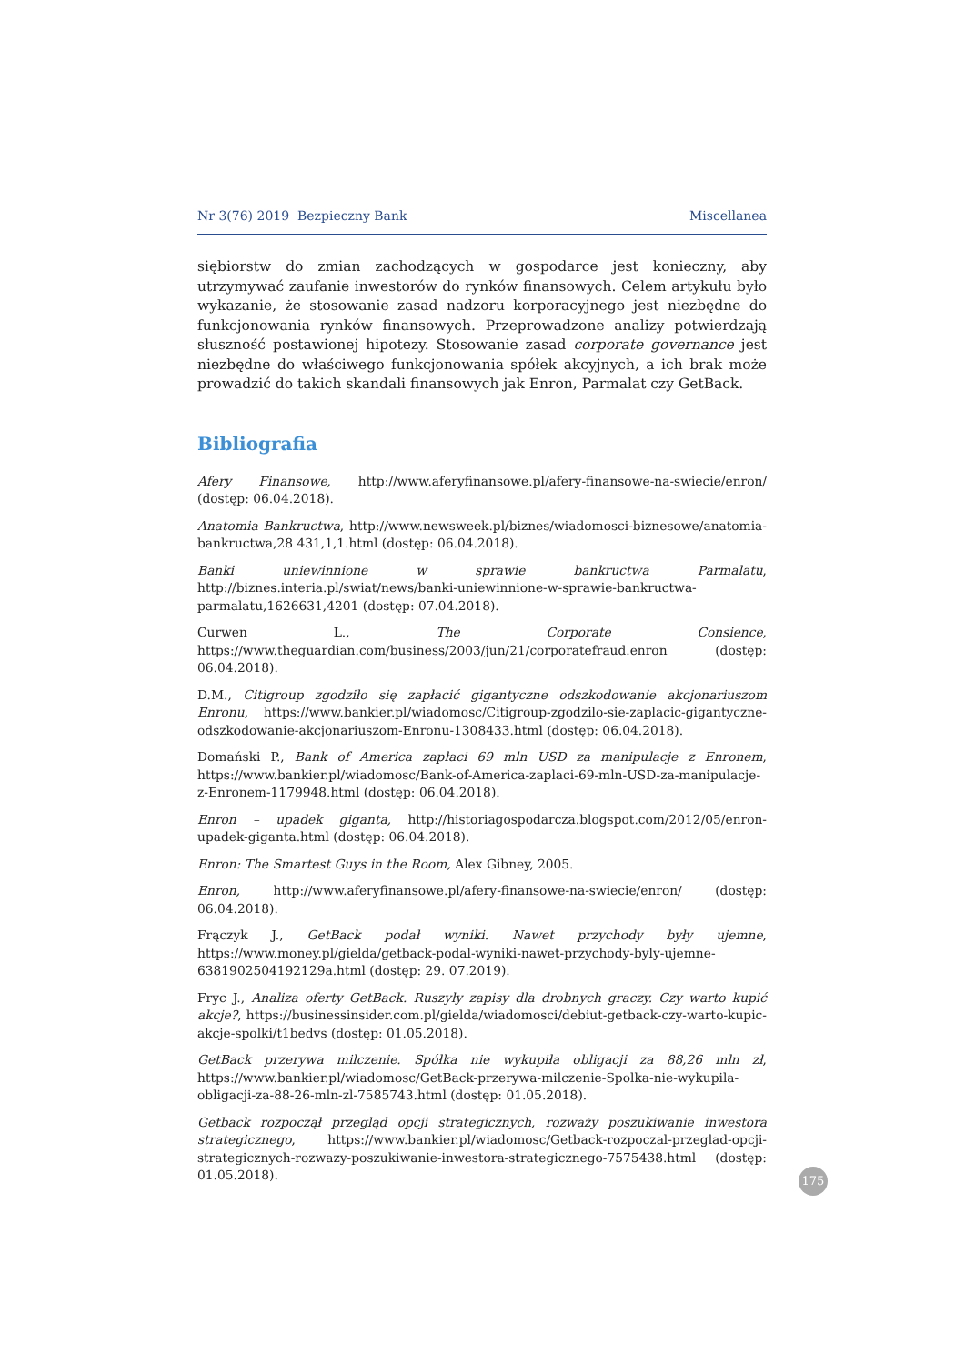Nr 3(76) 2019 Bezpieczny Bank Miscellanea
siębiorstw do zmian zachodzących w gospodarce jest konieczny, aby utrzymywać zaufanie inwestorów do rynków finansowych. Celem artykułu było wykazanie, że stosowanie zasad nadzoru korporacyjnego jest niezbędne do funkcjonowania rynków finansowych. Przeprowadzone analizy potwierdzają słuszność postawionej hipotezy. Stosowanie zasad corporate governance jest niezbędne do właściwego funkcjonowania spółek akcyjnych, a ich brak może prowadzić do takich skandali finansowych jak Enron, Parmalat czy GetBack.
Bibliografia
Afery Finansowe, http://www.aferyfinansowe.pl/afery-finansowe-na-swiecie/enron/ (dostęp: 06.04.2018).
Anatomia Bankructwa, http://www.newsweek.pl/biznes/wiadomosci-biznesowe/anatomia-bankructwa,28 431,1,1.html (dostęp: 06.04.2018).
Banki uniewinnione w sprawie bankructwa Parmalatu, http://biznes.interia.pl/swiat/news/banki-uniewinnione-w-sprawie-bankructwa-parmalatu,1626631,4201 (dostęp: 07.04.2018).
Curwen L., The Corporate Consience, https://www.theguardian.com/business/2003/jun/21/corporatefraud.enron (dostęp: 06.04.2018).
D.M., Citigroup zgodziło się zapłacić gigantyczne odszkodowanie akcjonariuszom Enronu, https://www.bankier.pl/wiadomosc/Citigroup-zgodzilo-sie-zaplacic-gigantyczne-odszkodowanie-akcjonariuszom-Enronu-1308433.html (dostęp: 06.04.2018).
Domański P., Bank of America zapłaci 69 mln USD za manipulacje z Enronem, https://www.bankier.pl/wiadomosc/Bank-of-America-zaplaci-69-mln-USD-za-manipulacje-z-Enronem-1179948.html (dostęp: 06.04.2018).
Enron – upadek giganta, http://historiagospodarcza.blogspot.com/2012/05/enron-upadek-giganta.html (dostęp: 06.04.2018).
Enron: The Smartest Guys in the Room, Alex Gibney, 2005.
Enron, http://www.aferyfinansowe.pl/afery-finansowe-na-swiecie/enron/ (dostęp: 06.04.2018).
Frączyk J., GetBack podał wyniki. Nawet przychody były ujemne, https://www.money.pl/gielda/getback-podal-wyniki-nawet-przychody-byly-ujemne-6381902504192129a.html (dostęp: 29. 07.2019).
Fryc J., Analiza oferty GetBack. Ruszyły zapisy dla drobnych graczy. Czy warto kupić akcje?, https://businessinsider.com.pl/gielda/wiadomosci/debiut-getback-czy-warto-kupic-akcje-spolki/t1bedvs (dostęp: 01.05.2018).
GetBack przerywa milczenie. Spółka nie wykupiła obligacji za 88,26 mln zł, https://www.bankier.pl/wiadomosc/GetBack-przerywa-milczenie-Spolka-nie-wykupila-obligacji-za-88-26-mln-zl-7585743.html (dostęp: 01.05.2018).
Getback rozpoczął przegląd opcji strategicznych, rozważy poszukiwanie inwestora strategicznego, https://www.bankier.pl/wiadomosc/Getback-rozpoczal-przeglad-opcji-strategicznych-rozwazy-poszukiwanie-inwestora-strategicznego-7575438.html (dostęp: 01.05.2018).
175